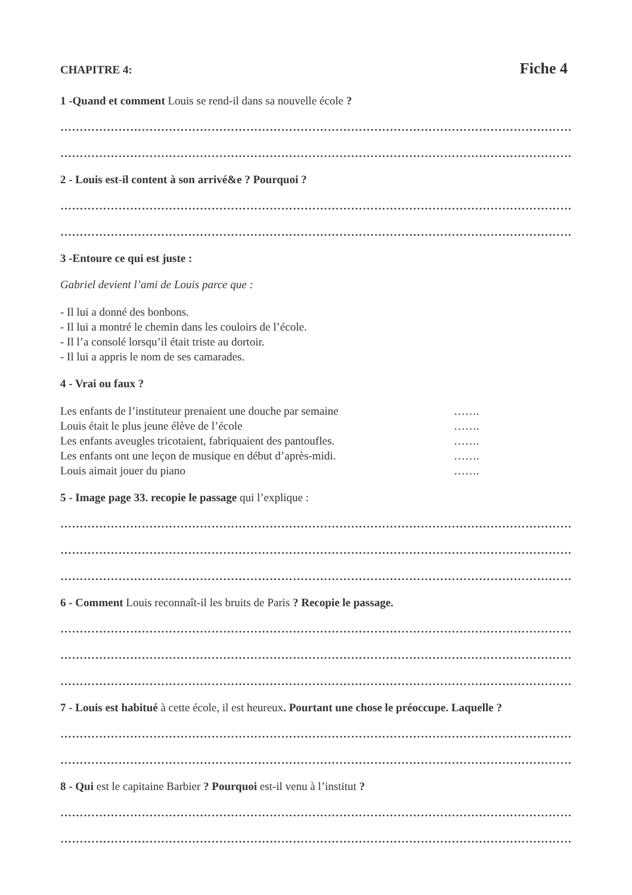CHAPITRE 4: Fiche 4
1 -Quand et comment Louis se rend-il dans sa nouvelle école ?
……………………………………………………………………………………………………………………
……………………………………………………………………………………………………………………
2 - Louis est-il content à son arrivé&e ? Pourquoi ?
……………………………………………………………………………………………………………………
……………………………………………………………………………………………………………………
3 -Entoure ce qui est juste :
Gabriel devient l’ami de Louis parce que :
- Il lui a donné des bonbons.
- Il lui a montré le chemin dans les couloirs de l’école.
- Il l’a consolé lorsqu’il était triste au dortoir.
- Il lui a appris le nom de ses camarades.
4 - Vrai ou faux ?
Les enfants de l’instituteur prenaient une douche par semaine …….
Louis était le plus jeune élève de l’école …….
Les enfants aveugles tricotaient, fabriquaient des pantoufles. …….
Les enfants ont une leçon de musique en début d’après-midi. …….
Louis aimait jouer du piano …….
5 - Image page 33. recopie le passage qui l’explique :
……………………………………………………………………………………………………………………
……………………………………………………………………………………………………………………
……………………………………………………………………………………………………………………
6 - Comment Louis reconnaît-il les bruits de Paris ? Recopie le passage.
……………………………………………………………………………………………………………………
……………………………………………………………………………………………………………………
……………………………………………………………………………………………………………………
7 - Louis est habitué à cette école, il est heureux. Pourtant une chose le préoccupe. Laquelle ?
……………………………………………………………………………………………………………………
……………………………………………………………………………………………………………………
8 - Qui est le capitaine Barbier ? Pourquoi est-il venu à l’institut ?
……………………………………………………………………………………………………………………
……………………………………………………………………………………………………………………